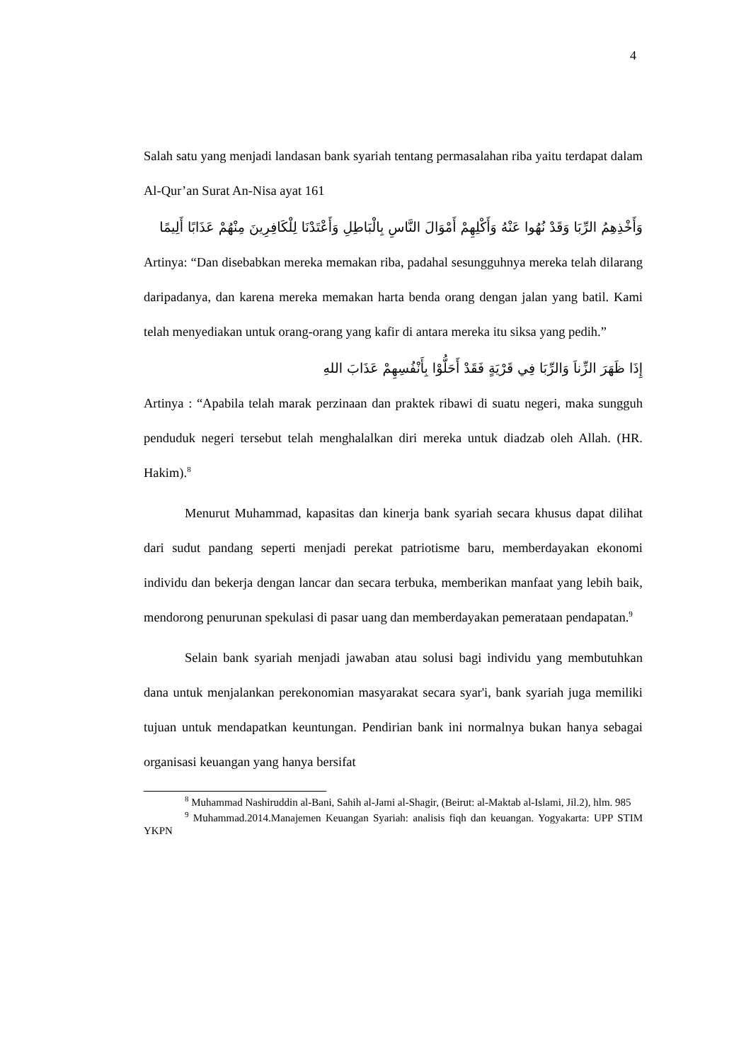4
Salah satu yang menjadi landasan bank syariah tentang permasalahan riba yaitu terdapat dalam Al-Qur’an Surat An-Nisa ayat 161
وَأَخْذِهِمُ الرِّبَا وَقَدْ نُهُوا عَنْهُ وَأَكْلِهِمْ أَمْوَالَ النَّاسِ بِالْبَاطِلِ وَأَعْتَدْنَا لِلْكَافِرِينَ مِنْهُمْ عَذَابًا أَلِيمًا
Artinya: “Dan disebabkan mereka memakan riba, padahal sesungguhnya mereka telah dilarang daripadanya, dan karena mereka memakan harta benda orang dengan jalan yang batil. Kami telah menyediakan untuk orang-orang yang kafir di antara mereka itu siksa yang pedih.”
إِذَا ظَهَرَ الزِّناَ وَالرِّبَا فِي قَرْيَةٍ فَقَدْ أَحَلُّوْا بِأَنْفُسِهِمْ عَذَابَ اللهِ
Artinya : “Apabila telah marak perzinaan dan praktek ribawi di suatu negeri, maka sungguh penduduk negeri tersebut telah menghalalkan diri mereka untuk diadzab oleh Allah. (HR. Hakim).<sup>8</sup>
Menurut Muhammad, kapasitas dan kinerja bank syariah secara khusus dapat dilihat dari sudut pandang seperti menjadi perekat patriotisme baru, memberdayakan ekonomi individu dan bekerja dengan lancar dan secara terbuka, memberikan manfaat yang lebih baik, mendorong penurunan spekulasi di pasar uang dan memberdayakan pemerataan pendapatan.<sup>9</sup>
Selain bank syariah menjadi jawaban atau solusi bagi individu yang membutuhkan dana untuk menjalankan perekonomian masyarakat secara syar'i, bank syariah juga memiliki tujuan untuk mendapatkan keuntungan. Pendirian bank ini normalnya bukan hanya sebagai organisasi keuangan yang hanya bersifat
<sup>8</sup> Muhammad Nashiruddin al-Bani, Sahih al-Jami al-Shagir, (Beirut: al-Maktab al-Islami, Jil.2), hlm. 985
<sup>9</sup> Muhammad.2014.Manajemen Keuangan Syariah: analisis fiqh dan keuangan. Yogyakarta: UPP STIM YKPN